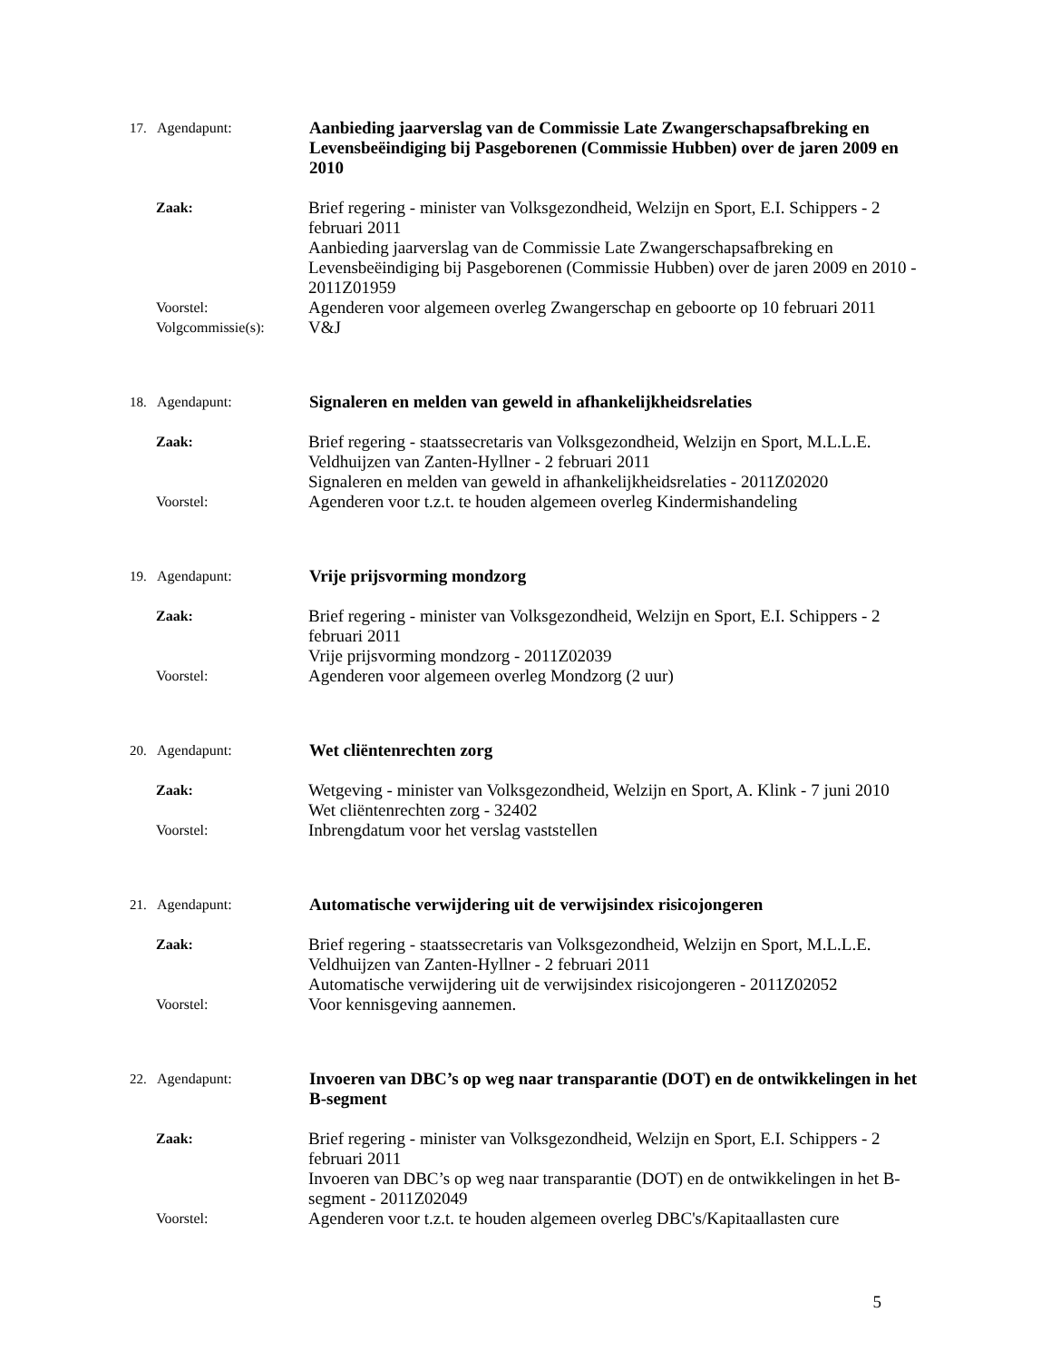17. Agendapunt: Aanbieding jaarverslag van de Commissie Late Zwangerschapsafbreking en Levensbeëindiging bij Pasgeborenen (Commissie Hubben) over de jaren 2009 en 2010
Zaak: Brief regering - minister van Volksgezondheid, Welzijn en Sport, E.I. Schippers - 2 februari 2011
Aanbieding jaarverslag van de Commissie Late Zwangerschapsafbreking en Levensbeëindiging bij Pasgeborenen (Commissie Hubben) over de jaren 2009 en 2010 - 2011Z01959
Voorstel: Agenderen voor algemeen overleg Zwangerschap en geboorte op 10 februari 2011
Volgcommissie(s): V&J
18. Agendapunt: Signaleren en melden van geweld in afhankelijkheidsrelaties
Zaak: Brief regering - staatssecretaris van Volksgezondheid, Welzijn en Sport, M.L.L.E. Veldhuijzen van Zanten-Hyllner - 2 februari 2011
Signaleren en melden van geweld in afhankelijkheidsrelaties - 2011Z02020
Voorstel: Agenderen voor t.z.t. te houden algemeen overleg Kindermishandeling
19. Agendapunt: Vrije prijsvorming mondzorg
Zaak: Brief regering - minister van Volksgezondheid, Welzijn en Sport, E.I. Schippers - 2 februari 2011
Vrije prijsvorming mondzorg - 2011Z02039
Voorstel: Agenderen voor algemeen overleg Mondzorg (2 uur)
20. Agendapunt: Wet cliëntenrechten zorg
Zaak: Wetgeving - minister van Volksgezondheid, Welzijn en Sport, A. Klink - 7 juni 2010
Wet cliëntenrechten zorg - 32402
Voorstel: Inbrengdatum voor het verslag vaststellen
21. Agendapunt: Automatische verwijdering uit de verwijsindex risicojongeren
Zaak: Brief regering - staatssecretaris van Volksgezondheid, Welzijn en Sport, M.L.L.E. Veldhuijzen van Zanten-Hyllner - 2 februari 2011
Automatische verwijdering uit de verwijsindex risicojongeren - 2011Z02052
Voorstel: Voor kennisgeving aannemen.
22. Agendapunt: Invoeren van DBC’s op weg naar transparantie (DOT) en de ontwikkelingen in het B-segment
Zaak: Brief regering - minister van Volksgezondheid, Welzijn en Sport, E.I. Schippers - 2 februari 2011
Invoeren van DBC’s op weg naar transparantie (DOT) en de ontwikkelingen in het B-segment - 2011Z02049
Voorstel: Agenderen voor t.z.t. te houden algemeen overleg DBC's/Kapitaallasten cure
5